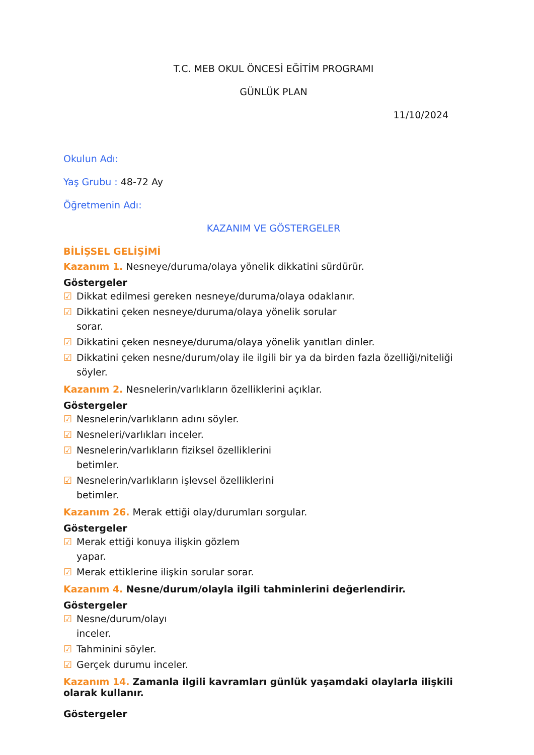T.C. MEB OKUL ÖNCESİ EĞİTİM PROGRAMI
GÜNLÜK PLAN
11/10/2024
Okulun Adı:
Yaş Grubu : 48-72 Ay
Öğretmenin Adı:
KAZANIM VE GÖSTERGELER
BİLİŞSEL GELİŞİMİ
Kazanım 1. Nesneye/duruma/olaya yönelik dikkatini sürdürür.
Göstergeler
☑ Dikkat edilmesi gereken nesneye/duruma/olaya odaklanır.
☑ Dikkatini çeken nesneye/duruma/olaya yönelik sorular sorar.
☑ Dikkatini çeken nesneye/duruma/olaya yönelik yanıtları dinler.
☑ Dikkatini çeken nesne/durum/olay ile ilgili bir ya da birden fazla özelliği/niteliği söyler.
Kazanım 2. Nesnelerin/varlıkların özelliklerini açıklar.
Göstergeler
☑ Nesnelerin/varlıkların adını söyler.
☑ Nesneleri/varlıkları inceler.
☑ Nesnelerin/varlıkların fiziksel özelliklerini betimler.
☑ Nesnelerin/varlıkların işlevsel özelliklerini betimler.
Kazanım 26. Merak ettiği olay/durumları sorgular.
Göstergeler
☑ Merak ettiği konuya ilişkin gözlem yapar.
☑ Merak ettiklerine ilişkin sorular sorar.
Kazanım 4. Nesne/durum/olayla ilgili tahminlerini değerlendirir.
Göstergeler
☑ Nesne/durum/olayı inceler.
☑ Tahminini söyler.
☑ Gerçek durumu inceler.
Kazanım 14. Zamanla ilgili kavramları günlük yaşamdaki olaylarla ilişkili olarak kullanır.
Göstergeler